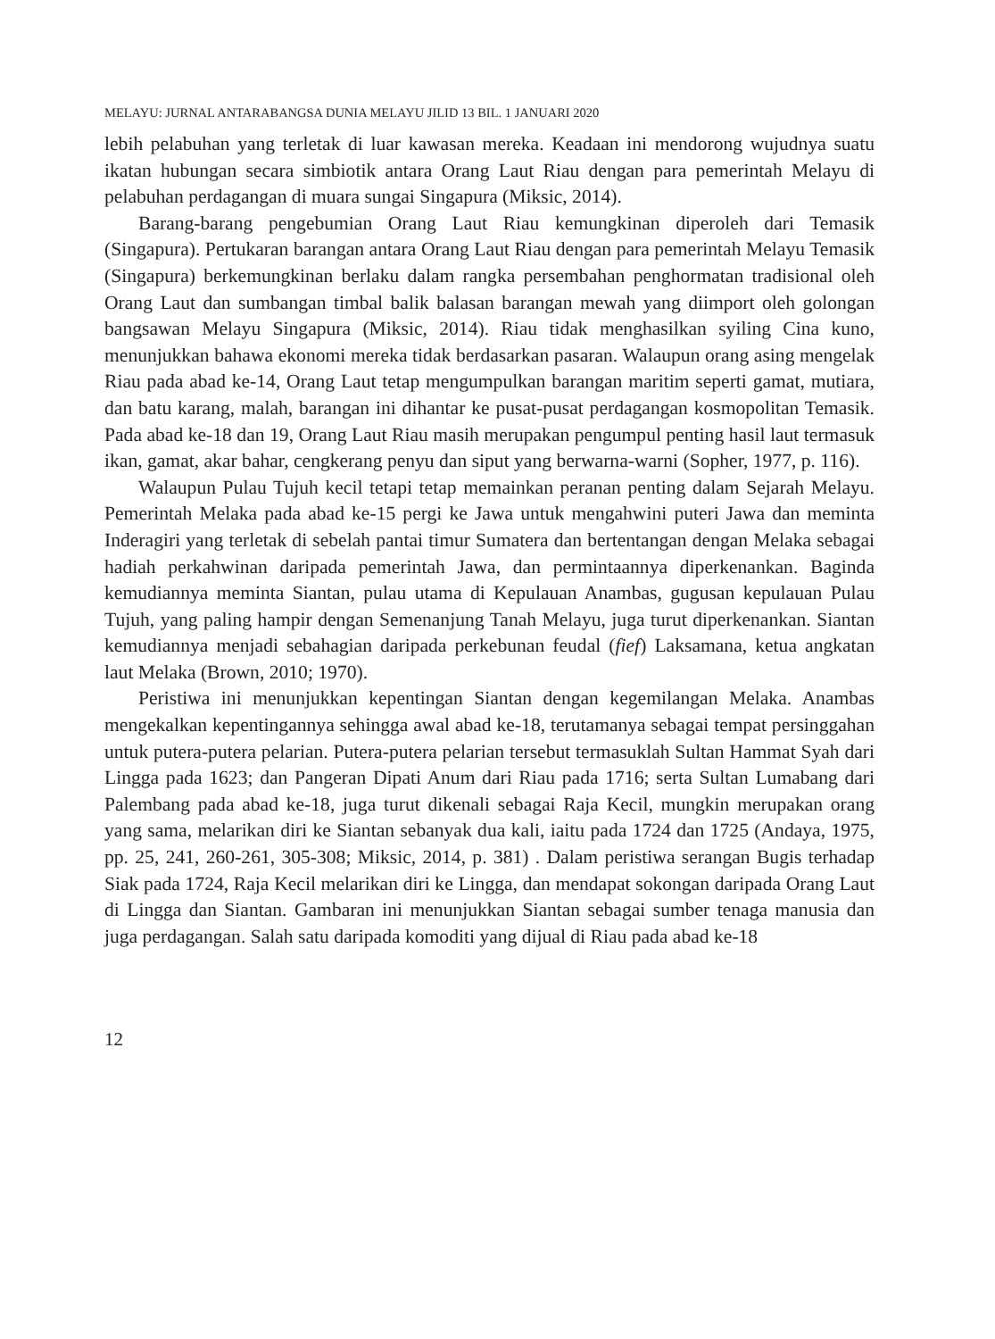MELAYU: JURNAL ANTARABANGSA DUNIA MELAYU JILID 13 BIL. 1 JANUARI 2020
lebih pelabuhan yang terletak di luar kawasan mereka. Keadaan ini mendorong wujudnya suatu ikatan hubungan secara simbiotik antara Orang Laut Riau dengan para pemerintah Melayu di pelabuhan perdagangan di muara sungai Singapura (Miksic, 2014).
Barang-barang pengebumian Orang Laut Riau kemungkinan diperoleh dari Temasik (Singapura). Pertukaran barangan antara Orang Laut Riau dengan para pemerintah Melayu Temasik (Singapura) berkemungkinan berlaku dalam rangka persembahan penghormatan tradisional oleh Orang Laut dan sumbangan timbal balik balasan barangan mewah yang diimport oleh golongan bangsawan Melayu Singapura (Miksic, 2014). Riau tidak menghasilkan syiling Cina kuno, menunjukkan bahawa ekonomi mereka tidak berdasarkan pasaran. Walaupun orang asing mengelak Riau pada abad ke-14, Orang Laut tetap mengumpulkan barangan maritim seperti gamat, mutiara, dan batu karang, malah, barangan ini dihantar ke pusat-pusat perdagangan kosmopolitan Temasik. Pada abad ke-18 dan 19, Orang Laut Riau masih merupakan pengumpul penting hasil laut termasuk ikan, gamat, akar bahar, cengkerang penyu dan siput yang berwarna-warni (Sopher, 1977, p. 116).
Walaupun Pulau Tujuh kecil tetapi tetap memainkan peranan penting dalam Sejarah Melayu. Pemerintah Melaka pada abad ke-15 pergi ke Jawa untuk mengahwini puteri Jawa dan meminta Inderagiri yang terletak di sebelah pantai timur Sumatera dan bertentangan dengan Melaka sebagai hadiah perkahwinan daripada pemerintah Jawa, dan permintaannya diperkenankan. Baginda kemudiannya meminta Siantan, pulau utama di Kepulauan Anambas, gugusan kepulauan Pulau Tujuh, yang paling hampir dengan Semenanjung Tanah Melayu, juga turut diperkenankan. Siantan kemudiannya menjadi sebahagian daripada perkebunan feudal (fief) Laksamana, ketua angkatan laut Melaka (Brown, 2010; 1970).
Peristiwa ini menunjukkan kepentingan Siantan dengan kegemilangan Melaka. Anambas mengekalkan kepentingannya sehingga awal abad ke-18, terutamanya sebagai tempat persinggahan untuk putera-putera pelarian. Putera-putera pelarian tersebut termasuklah Sultan Hammat Syah dari Lingga pada 1623; dan Pangeran Dipati Anum dari Riau pada 1716; serta Sultan Lumabang dari Palembang pada abad ke-18, juga turut dikenali sebagai Raja Kecil, mungkin merupakan orang yang sama, melarikan diri ke Siantan sebanyak dua kali, iaitu pada 1724 dan 1725 (Andaya, 1975, pp. 25, 241, 260-261, 305-308; Miksic, 2014, p. 381) . Dalam peristiwa serangan Bugis terhadap Siak pada 1724, Raja Kecil melarikan diri ke Lingga, dan mendapat sokongan daripada Orang Laut di Lingga dan Siantan. Gambaran ini menunjukkan Siantan sebagai sumber tenaga manusia dan juga perdagangan. Salah satu daripada komoditi yang dijual di Riau pada abad ke-18
12